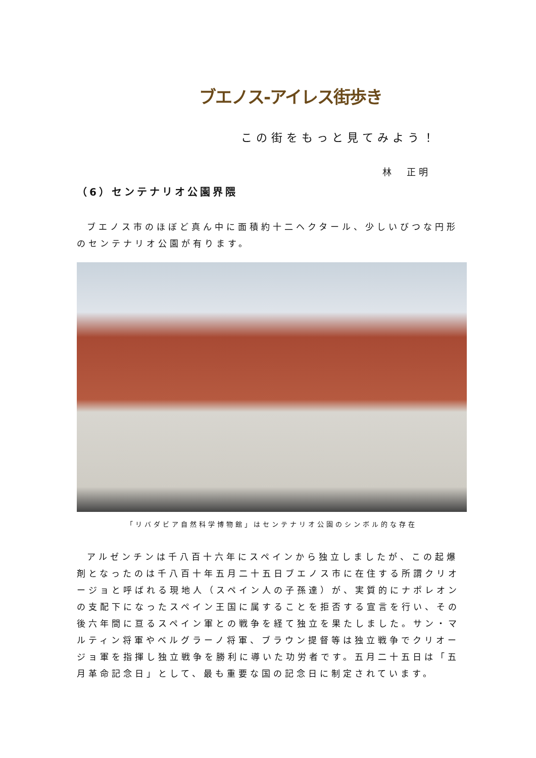ブエノス-アイレス街歩き
この街をもっと見てみよう！
林　正明
（6）センテナリオ公園界隈
ブエノス市のほぼど真ん中に面積約十二ヘクタール、少しいびつな円形のセンテナリオ公園が有ります。
「リバダビア自然科学博物館」はセンテナリオ公園のシンボル的な存在
アルゼンチンは千八百十六年にスペインから独立しましたが、この起爆剤となったのは千八百十年五月二十五日ブエノス市に在住する所謂クリオージョと呼ばれる現地人（スペイン人の子孫達）が、実質的にナポレオンの支配下になったスペイン王国に属することを拒否する宣言を行い、その後六年間に亘るスペイン軍との戦争を経て独立を果たしました。サン・マルティン将軍やベルグラーノ将軍、ブラウン提督等は独立戦争でクリオージョ軍を指揮し独立戦争を勝利に導いた功労者です。五月二十五日は「五月革命記念日」として、最も重要な国の記念日に制定されています。